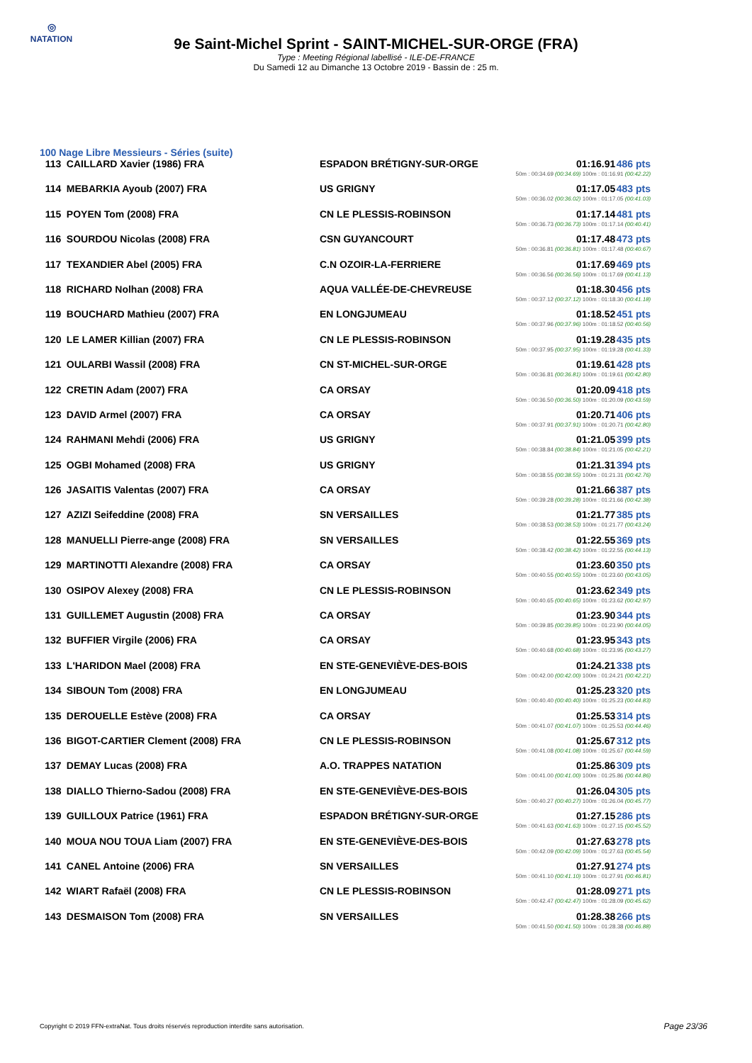◎
NATATION
9e Saint-Michel Sprint - SAINT-MICHEL-SUR-ORGE (FRA)
Type : Meeting Régional labellisé - ILE-DE-FRANCE
Du Samedi 12 au Dimanche 13 Octobre 2019 - Bassin de : 25 m.
100 Nage Libre Messieurs - Séries (suite)
| 113 | CAILLARD Xavier (1986) FRA | ESPADON BRÉTIGNY-SUR-ORGE | 01:16.91 50m : 00:34.69 (00:34.69) 100m : 01:16.91 (00:42.22) | 486 pts |
| 114 | MEBARKIA Ayoub (2007) FRA | US GRIGNY | 01:17.05 50m : 00:36.02 (00:36.02) 100m : 01:17.05 (00:41.03) | 483 pts |
| 115 | POYEN Tom (2008) FRA | CN LE PLESSIS-ROBINSON | 01:17.14 50m : 00:36.73 (00:36.73) 100m : 01:17.14 (00:40.41) | 481 pts |
| 116 | SOURDOU Nicolas (2008) FRA | CSN GUYANCOURT | 01:17.48 50m : 00:36.81 (00:36.81) 100m : 01:17.48 (00:40.67) | 473 pts |
| 117 | TEXANDIER Abel (2005) FRA | C.N OZOIR-LA-FERRIERE | 01:17.69 50m : 00:36.56 (00:36.56) 100m : 01:17.69 (00:41.13) | 469 pts |
| 118 | RICHARD Nolhan (2008) FRA | AQUA VALLÉE-DE-CHEVREUSE | 01:18.30 50m : 00:37.12 (00:37.12) 100m : 01:18.30 (00:41.18) | 456 pts |
| 119 | BOUCHARD Mathieu (2007) FRA | EN LONGJUMEAU | 01:18.52 50m : 00:37.96 (00:37.96) 100m : 01:18.52 (00:40.56) | 451 pts |
| 120 | LE LAMER Killian (2007) FRA | CN LE PLESSIS-ROBINSON | 01:19.28 50m : 00:37.95 (00:37.95) 100m : 01:19.28 (00:41.33) | 435 pts |
| 121 | OULARBI Wassil (2008) FRA | CN ST-MICHEL-SUR-ORGE | 01:19.61 50m : 00:36.81 (00:36.81) 100m : 01:19.61 (00:42.80) | 428 pts |
| 122 | CRETIN Adam (2007) FRA | CA ORSAY | 01:20.09 50m : 00:36.50 (00:36.50) 100m : 01:20.09 (00:43.59) | 418 pts |
| 123 | DAVID Armel (2007) FRA | CA ORSAY | 01:20.71 50m : 00:37.91 (00:37.91) 100m : 01:20.71 (00:42.80) | 406 pts |
| 124 | RAHMANI Mehdi (2006) FRA | US GRIGNY | 01:21.05 50m : 00:38.84 (00:38.84) 100m : 01:21.05 (00:42.21) | 399 pts |
| 125 | OGBI Mohamed (2008) FRA | US GRIGNY | 01:21.31 50m : 00:38.55 (00:38.55) 100m : 01:21.31 (00:42.76) | 394 pts |
| 126 | JASAITIS Valentas (2007) FRA | CA ORSAY | 01:21.66 50m : 00:39.28 (00:39.28) 100m : 01:21.66 (00:42.38) | 387 pts |
| 127 | AZIZI Seifeddine (2008) FRA | SN VERSAILLES | 01:21.77 50m : 00:38.53 (00:38.53) 100m : 01:21.77 (00:43.24) | 385 pts |
| 128 | MANUELLI Pierre-ange (2008) FRA | SN VERSAILLES | 01:22.55 50m : 00:38.42 (00:38.42) 100m : 01:22.55 (00:44.13) | 369 pts |
| 129 | MARTINOTTI Alexandre (2008) FRA | CA ORSAY | 01:23.60 50m : 00:40.55 (00:40.55) 100m : 01:23.60 (00:43.05) | 350 pts |
| 130 | OSIPOV Alexey (2008) FRA | CN LE PLESSIS-ROBINSON | 01:23.62 50m : 00:40.65 (00:40.65) 100m : 01:23.62 (00:42.97) | 349 pts |
| 131 | GUILLEMET Augustin (2008) FRA | CA ORSAY | 01:23.90 50m : 00:39.85 (00:39.85) 100m : 01:23.90 (00:44.05) | 344 pts |
| 132 | BUFFIER Virgile (2006) FRA | CA ORSAY | 01:23.95 50m : 00:40.68 (00:40.68) 100m : 01:23.95 (00:43.27) | 343 pts |
| 133 | L'HARIDON Mael (2008) FRA | EN STE-GENEVIÈVE-DES-BOIS | 01:24.21 50m : 00:42.00 (00:42.00) 100m : 01:24.21 (00:42.21) | 338 pts |
| 134 | SIBOUN Tom (2008) FRA | EN LONGJUMEAU | 01:25.23 50m : 00:40.40 (00:40.40) 100m : 01:25.23 (00:44.83) | 320 pts |
| 135 | DEROUELLE Estève (2008) FRA | CA ORSAY | 01:25.53 50m : 00:41.07 (00:41.07) 100m : 01:25.53 (00:44.46) | 314 pts |
| 136 | BIGOT-CARTIER Clement (2008) FRA | CN LE PLESSIS-ROBINSON | 01:25.67 50m : 00:41.08 (00:41.08) 100m : 01:25.67 (00:44.59) | 312 pts |
| 137 | DEMAY Lucas (2008) FRA | A.O. TRAPPES NATATION | 01:25.86 50m : 00:41.00 (00:41.00) 100m : 01:25.86 (00:44.86) | 309 pts |
| 138 | DIALLO Thierno-Sadou (2008) FRA | EN STE-GENEVIÈVE-DES-BOIS | 01:26.04 50m : 00:40.27 (00:40.27) 100m : 01:26.04 (00:45.77) | 305 pts |
| 139 | GUILLOUX Patrice (1961) FRA | ESPADON BRÉTIGNY-SUR-ORGE | 01:27.15 50m : 00:41.63 (00:41.63) 100m : 01:27.15 (00:45.52) | 286 pts |
| 140 | MOUA NOU TOUA Liam (2007) FRA | EN STE-GENEVIÈVE-DES-BOIS | 01:27.63 50m : 00:42.09 (00:42.09) 100m : 01:27.63 (00:45.54) | 278 pts |
| 141 | CANEL Antoine (2006) FRA | SN VERSAILLES | 01:27.91 50m : 00:41.10 (00:41.10) 100m : 01:27.91 (00:46.81) | 274 pts |
| 142 | WIART Rafaël (2008) FRA | CN LE PLESSIS-ROBINSON | 01:28.09 50m : 00:42.47 (00:42.47) 100m : 01:28.09 (00:45.62) | 271 pts |
| 143 | DESMAISON Tom (2008) FRA | SN VERSAILLES | 01:28.38 50m : 00:41.50 (00:41.50) 100m : 01:28.38 (00:46.88) | 266 pts |
Copyright © 2019 FFN-extraNat. Tous droits réservés reproduction interdite sans autorisation.
Page 23/36